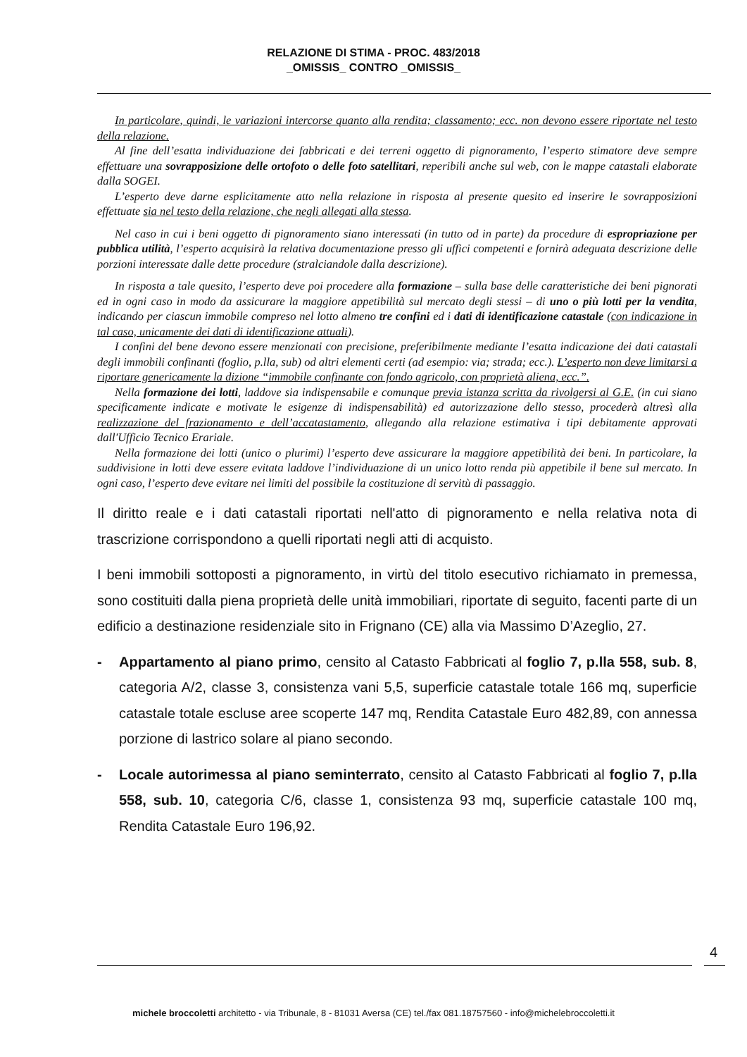RELAZIONE DI STIMA - PROC. 483/2018
_OMISSIS_ CONTRO _OMISSIS_
In particolare, quindi, le variazioni intercorse quanto alla rendita; classamento; ecc. non devono essere riportate nel testo della relazione.
Al fine dell’esatta individuazione dei fabbricati e dei terreni oggetto di pignoramento, l’esperto stimatore deve sempre effettuare una sovrapposizione delle ortofoto o delle foto satellitari, reperibili anche sul web, con le mappe catastali elaborate dalla SOGEI.
L’esperto deve darne esplicitamente atto nella relazione in risposta al presente quesito ed inserire le sovrapposizioni effettuate sia nel testo della relazione, che negli allegati alla stessa.
Nel caso in cui i beni oggetto di pignoramento siano interessati (in tutto od in parte) da procedure di espropriazione per pubblica utilità, l’esperto acquisirà la relativa documentazione presso gli uffici competenti e fornirà adeguata descrizione delle porzioni interessate dalle dette procedure (stralciandole dalla descrizione).
In risposta a tale quesito, l’esperto deve poi procedere alla formazione – sulla base delle caratteristiche dei beni pignorati ed in ogni caso in modo da assicurare la maggiore appetibilità sul mercato degli stessi – di uno o più lotti per la vendita, indicando per ciascun immobile compreso nel lotto almeno tre confini ed i dati di identificazione catastale (con indicazione in tal caso, unicamente dei dati di identificazione attuali).
I confini del bene devono essere menzionati con precisione, preferibilmente mediante l’esatta indicazione dei dati catastali degli immobili confinanti (foglio, p.lla, sub) od altri elementi certi (ad esempio: via; strada; ecc.). L’esperto non deve limitarsi a riportare genericamente la dizione “immobile confinante con fondo agricolo, con proprietà aliena, ecc.”.
Nella formazione dei lotti, laddove sia indispensabile e comunque previa istanza scritta da rivolgersi al G.E. (in cui siano specificamente indicate e motivate le esigenze di indispensabilità) ed autorizzazione dello stesso, procederà altresì alla realizzazione del frazionamento e dell’accatastamento, allegando alla relazione estimativa i tipi debitamente approvati dall'Ufficio Tecnico Erariale.
Nella formazione dei lotti (unico o plurimi) l’esperto deve assicurare la maggiore appetibilità dei beni. In particolare, la suddivisione in lotti deve essere evitata laddove l’individuazione di un unico lotto renda più appetibile il bene sul mercato. In ogni caso, l’esperto deve evitare nei limiti del possibile la costituzione di servitù di passaggio.
Il diritto reale e i dati catastali riportati nell'atto di pignoramento e nella relativa nota di trascrizione corrispondono a quelli riportati negli atti di acquisto.
I beni immobili sottoposti a pignoramento, in virtù del titolo esecutivo richiamato in premessa, sono costituiti dalla piena proprietà delle unità immobiliari, riportate di seguito, facenti parte di un edificio a destinazione residenziale sito in Frignano (CE) alla via Massimo D’Azeglio, 27.
- Appartamento al piano primo, censito al Catasto Fabbricati al foglio 7, p.lla 558, sub. 8, categoria A/2, classe 3, consistenza vani 5,5, superficie catastale totale 166 mq, superficie catastale totale escluse aree scoperte 147 mq, Rendita Catastale Euro 482,89, con annessa porzione di lastrico solare al piano secondo.
- Locale autorimessa al piano seminterrato, censito al Catasto Fabbricati al foglio 7, p.lla 558, sub. 10, categoria C/6, classe 1, consistenza 93 mq, superficie catastale 100 mq, Rendita Catastale Euro 196,92.
4
michele broccoletti architetto - via Tribunale, 8 - 81031 Aversa (CE) tel./fax 081.18757560 - info@michelebroccoletti.it